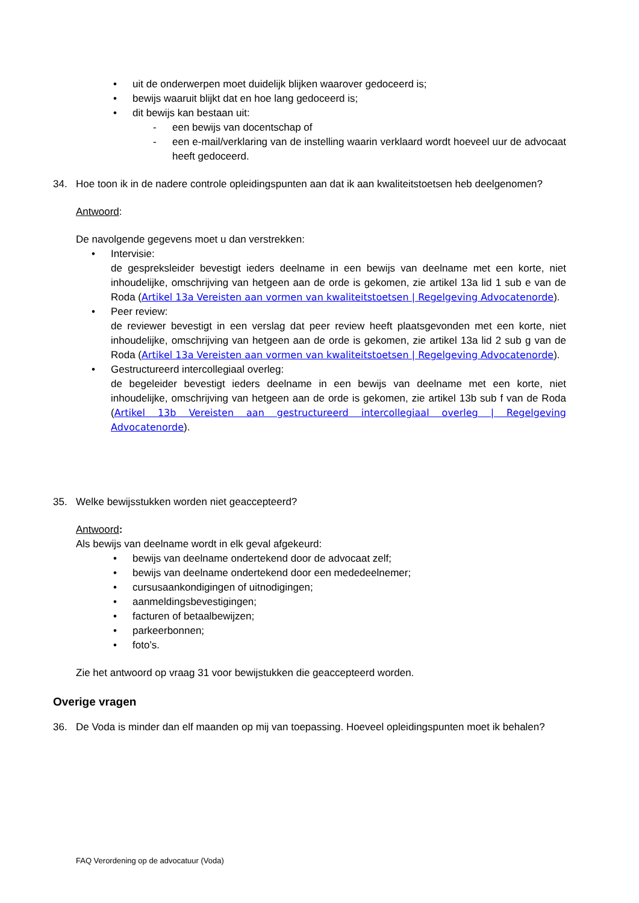• uit de onderwerpen moet duidelijk blijken waarover gedoceerd is;
• bewijs waaruit blijkt dat en hoe lang gedoceerd is;
• dit bewijs kan bestaan uit:
- een bewijs van docentschap of
- een e-mail/verklaring van de instelling waarin verklaard wordt hoeveel uur de advocaat heeft gedoceerd.
34. Hoe toon ik in de nadere controle opleidingspunten aan dat ik aan kwaliteitstoetsen heb deelgenomen?
Antwoord:
De navolgende gegevens moet u dan verstrekken:
• Intervisie:
de gespreksleider bevestigt ieders deelname in een bewijs van deelname met een korte, niet inhoudelijke, omschrijving van hetgeen aan de orde is gekomen, zie artikel 13a lid 1 sub e van de Roda (Artikel 13a Vereisten aan vormen van kwaliteitstoetsen | Regelgeving Advocatenorde).
• Peer review:
de reviewer bevestigt in een verslag dat peer review heeft plaatsgevonden met een korte, niet inhoudelijke, omschrijving van hetgeen aan de orde is gekomen, zie artikel 13a lid 2 sub g van de Roda (Artikel 13a Vereisten aan vormen van kwaliteitstoetsen | Regelgeving Advocatenorde).
• Gestructureerd intercollegiaal overleg:
de begeleider bevestigt ieders deelname in een bewijs van deelname met een korte, niet inhoudelijke, omschrijving van hetgeen aan de orde is gekomen, zie artikel 13b sub f van de Roda (Artikel 13b Vereisten aan gestructureerd intercollegiaal overleg | Regelgeving Advocatenorde).
35. Welke bewijsstukken worden niet geaccepteerd?
Antwoord:
Als bewijs van deelname wordt in elk geval afgekeurd:
• bewijs van deelname ondertekend door de advocaat zelf;
• bewijs van deelname ondertekend door een mededeelnemer;
• cursusaankondigingen of uitnodigingen;
• aanmeldingsbevestigingen;
• facturen of betaalbewijzen;
• parkeerbonnen;
• foto’s.
Zie het antwoord op vraag 31 voor bewijstukken die geaccepteerd worden.
Overige vragen
36. De Voda is minder dan elf maanden op mij van toepassing. Hoeveel opleidingspunten moet ik behalen?
FAQ Verordening op de advocatuur (Voda)